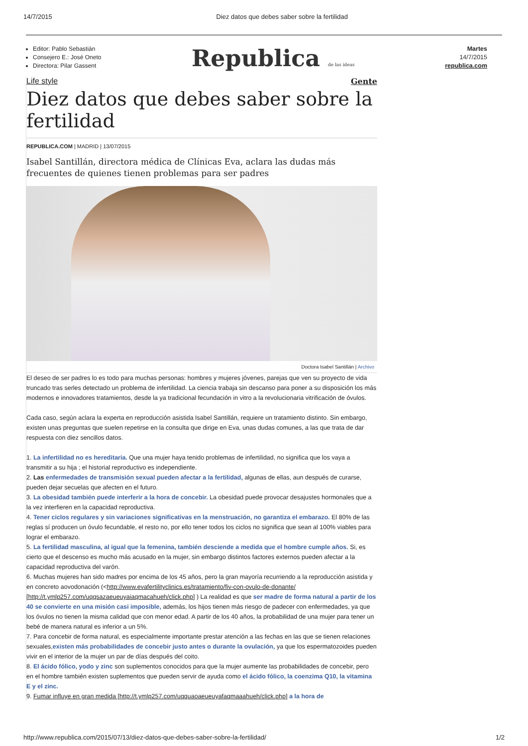14/7/2015 Diez datos que debes saber sobre la fertilidad
Editor: Pablo Sebastián
Consejero E.: José Oneto
Directora: Pilar Gassent
Republica de las ideas
Martes
14/7/2015
republica.com
Life style Gente
Diez datos que debes saber sobre la fertilidad
REPUBLICA.COM | MADRID | 13/07/2015
Isabel Santillán, directora médica de Clínicas Eva, aclara las dudas más frecuentes de quienes tienen problemas para ser padres
Doctora Isabel Santillán | Archivo
El deseo de ser padres lo es todo para muchas personas: hombres y mujeres jóvenes, parejas que ven su proyecto de vida truncado tras serles detectado un problema de infertilidad. La ciencia trabaja sin descanso para poner a su disposición los más modernos e innovadores tratamientos, desde la ya tradicional fecundación in vitro a la revolucionaria vitrificación de óvulos.
Cada caso, según aclara la experta en reproducción asistida Isabel Santillán, requiere un tratamiento distinto. Sin embargo, existen unas preguntas que suelen repetirse en la consulta que dirige en Eva, unas dudas comunes, a las que trata de dar respuesta con diez sencillos datos.
1. La infertilidad no es hereditaria. Que una mujer haya tenido problemas de infertilidad, no significa que los vaya a transmitir a su hija ; el historial reproductivo es independiente.
2. Las enfermedades de transmisión sexual pueden afectar a la fertilidad, algunas de ellas, aun después de curarse, pueden dejar secuelas que afecten en el futuro.
3. La obesidad también puede interferir a la hora de concebir. La obesidad puede provocar desajustes hormonales que a la vez interfieren en la capacidad reproductiva.
4. Tener ciclos regulares y sin variaciones significativas en la menstruación, no garantiza el embarazo. El 80% de las reglas sí producen un óvulo fecundable, el resto no, por ello tener todos los ciclos no significa que sean al 100% viables para lograr el embarazo.
5. La fertilidad masculina, al igual que la femenina, también desciende a medida que el hombre cumple años. Si, es cierto que el descenso es mucho más acusado en la mujer, sin embargo distintos factores externos pueden afectar a la capacidad reproductiva del varón.
6. Muchas mujeres han sido madres por encima de los 45 años, pero la gran mayoría recurriendo a la reproducción asistida y en concreto aovodonación (<http://www.evafertilityclinics.es/tratamiento/fiv-con-ovulo-de-donante/ [http://t.ymlp257.com/uqqsazaeueuyaiaqmacahueh/click.php] ) La realidad es que ser madre de forma natural a partir de los 40 se convierte en una misión casi imposible, además, los hijos tienen más riesgo de padecer con enfermedades, ya que los óvulos no tienen la misma calidad que con menor edad. A partir de los 40 años, la probabilidad de una mujer para tener un bebé de manera natural es inferior a un 5%.
7. Para concebir de forma natural, es especialmente importante prestar atención a las fechas en las que se tienen relaciones sexuales,existen más probabilidades de concebir justo antes o durante la ovulación, ya que los espermatozoides pueden vivir en el interior de la mujer un par de días después del coito.
8. El ácido fólico, yodo y zinc son suplementos conocidos para que la mujer aumente las probabilidades de concebir, pero en el hombre también existen suplementos que pueden servir de ayuda como el ácido fólico, la coenzima Q10, la vitamina E y el zinc.
9. Fumar influye en gran medida [http://t.ymlp257.com/uqquaoaeueuyafaqmaaahueh/click.php] a la hora de
http://www.republica.com/2015/07/13/diez-datos-que-debes-saber-sobre-la-fertilidad/ 1/2